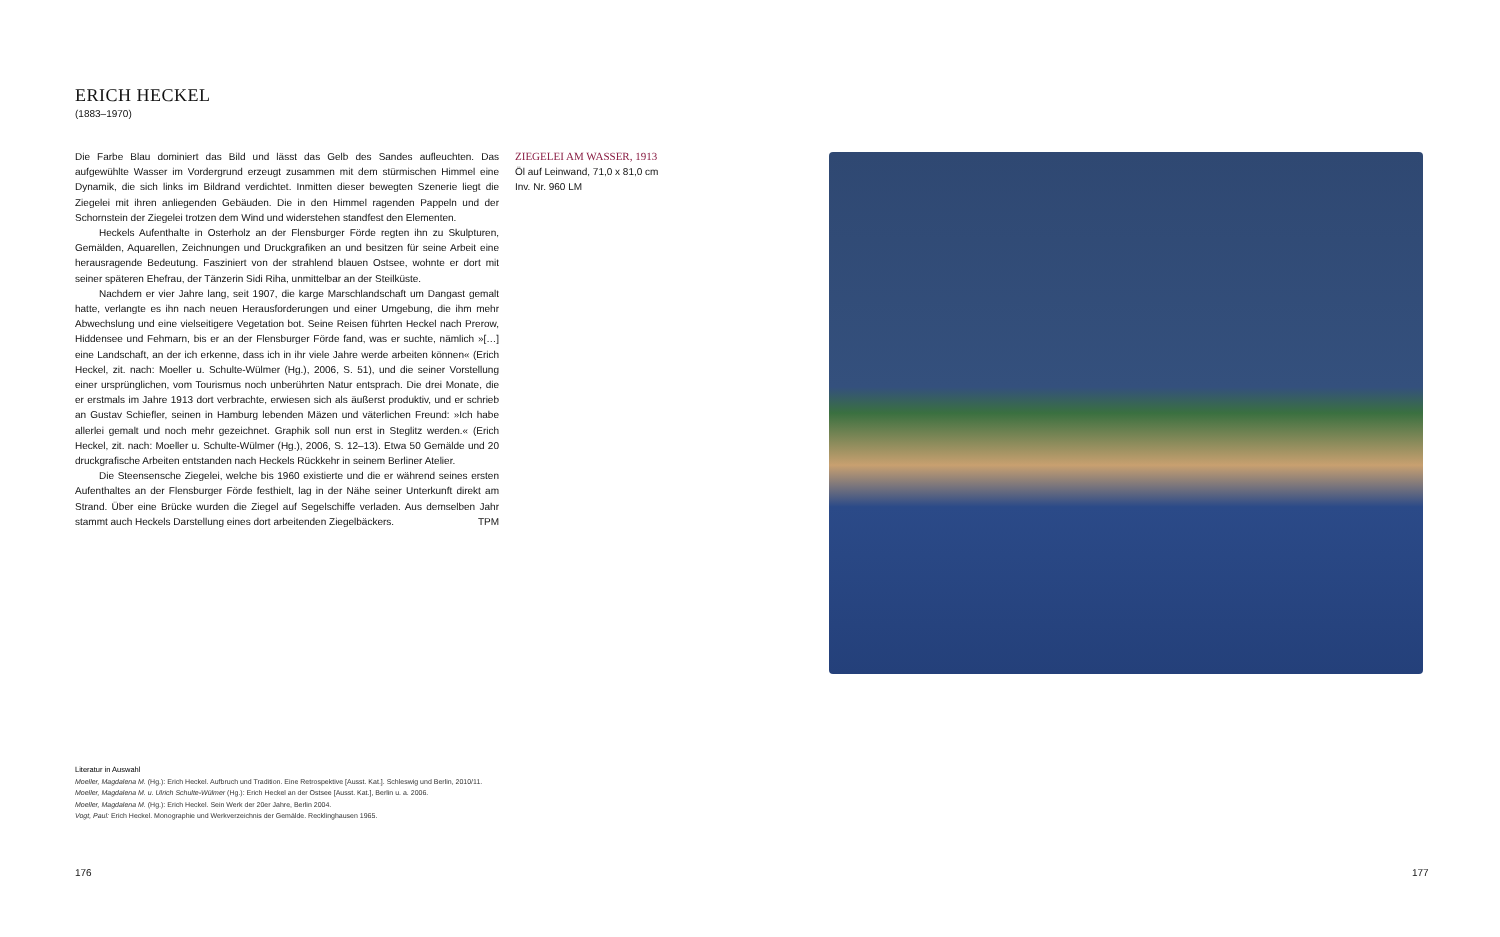ERICH HECKEL
(1883–1970)
Die Farbe Blau dominiert das Bild und lässt das Gelb des Sandes aufleuchten. Das aufgewühlte Wasser im Vordergrund erzeugt zusammen mit dem stürmischen Himmel eine Dynamik, die sich links im Bildrand verdichtet. Inmitten dieser bewegten Szenerie liegt die Ziegelei mit ihren anliegenden Gebäuden. Die in den Himmel ragenden Pappeln und der Schornstein der Ziegelei trotzen dem Wind und widerstehen standfest den Elementen.
Heckels Aufenthalte in Osterholz an der Flensburger Förde regten ihn zu Skulpturen, Gemälden, Aquarellen, Zeichnungen und Druckgrafiken an und besitzen für seine Arbeit eine herausragende Bedeutung. Fasziniert von der strahlend blauen Ostsee, wohnte er dort mit seiner späteren Ehefrau, der Tänzerin Sidi Riha, unmittelbar an der Steilküste.
Nachdem er vier Jahre lang, seit 1907, die karge Marschlandschaft um Dangast gemalt hatte, verlangte es ihn nach neuen Herausforderungen und einer Umgebung, die ihm mehr Abwechslung und eine vielseitigere Vegetation bot. Seine Reisen führten Heckel nach Prerow, Hiddensee und Fehmarn, bis er an der Flensburger Förde fand, was er suchte, nämlich »[…] eine Landschaft, an der ich erkenne, dass ich in ihr viele Jahre werde arbeiten können« (Erich Heckel, zit. nach: Moeller u. Schulte-Wülmer (Hg.), 2006, S. 51), und die seiner Vorstellung einer ursprünglichen, vom Tourismus noch unberührten Natur entsprach. Die drei Monate, die er erstmals im Jahre 1913 dort verbrachte, erwiesen sich als äußerst produktiv, und er schrieb an Gustav Schiefler, seinen in Hamburg lebenden Mäzen und väterlichen Freund: »Ich habe allerlei gemalt und noch mehr gezeichnet. Graphik soll nun erst in Steglitz werden.« (Erich Heckel, zit. nach: Moeller u. Schulte-Wülmer (Hg.), 2006, S. 12–13). Etwa 50 Gemälde und 20 druckgrafische Arbeiten entstanden nach Heckels Rückkehr in seinem Berliner Atelier.
Die Steensensche Ziegelei, welche bis 1960 existierte und die er während seines ersten Aufenthaltes an der Flensburger Förde festhielt, lag in der Nähe seiner Unterkunft direkt am Strand. Über eine Brücke wurden die Ziegel auf Segelschiffe verladen. Aus demselben Jahr stammt auch Heckels Darstellung eines dort arbeitenden Ziegelbäckers. TPM
ZIEGELEI AM WASSER, 1913
Öl auf Leinwand, 71,0 x 81,0 cm
Inv. Nr. 960 LM
Literatur in Auswahl
Moeller, Magdalena M. (Hg.): Erich Heckel. Aufbruch und Tradition. Eine Retrospektive [Ausst. Kat.]. Schleswig und Berlin, 2010/11.
Moeller, Magdalena M. u. Ulrich Schulte-Wülmer (Hg.): Erich Heckel an der Ostsee [Ausst. Kat.], Berlin u. a. 2006.
Moeller, Magdalena M. (Hg.): Erich Heckel. Sein Werk der 20er Jahre, Berlin 2004.
Vogt, Paul: Erich Heckel. Monographie und Werkverzeichnis der Gemälde. Recklinghausen 1965.
176 177